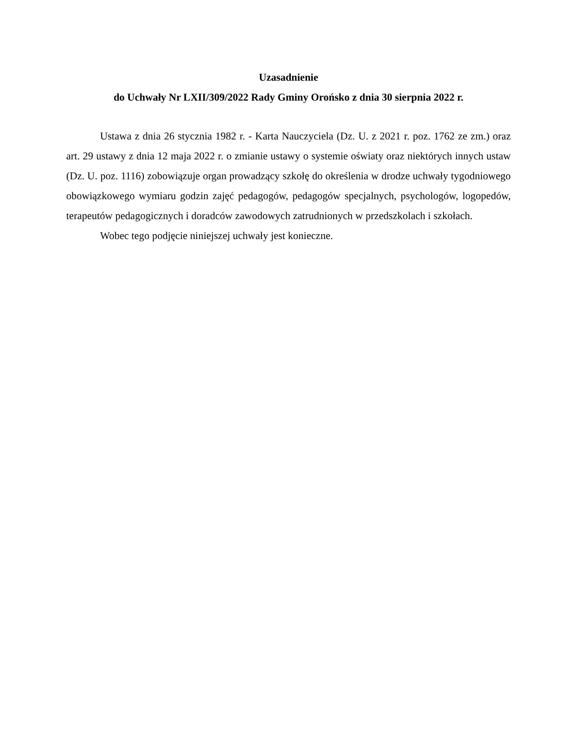Uzasadnienie
do Uchwały Nr LXII/309/2022 Rady Gminy Orońsko z dnia 30 sierpnia 2022 r.
Ustawa z dnia 26 stycznia 1982 r. - Karta Nauczyciela (Dz. U. z 2021 r. poz. 1762 ze zm.) oraz art. 29 ustawy z dnia 12 maja 2022 r. o zmianie ustawy o systemie oświaty oraz niektórych innych ustaw (Dz. U. poz. 1116) zobowiązuje organ prowadzący szkołę do określenia w drodze uchwały tygodniowego obowiązkowego wymiaru godzin zajęć pedagogów, pedagogów specjalnych, psychologów, logopedów, terapeutów pedagogicznych i doradców zawodowych zatrudnionych w przedszkolach i szkołach.
Wobec tego podjęcie niniejszej uchwały jest konieczne.